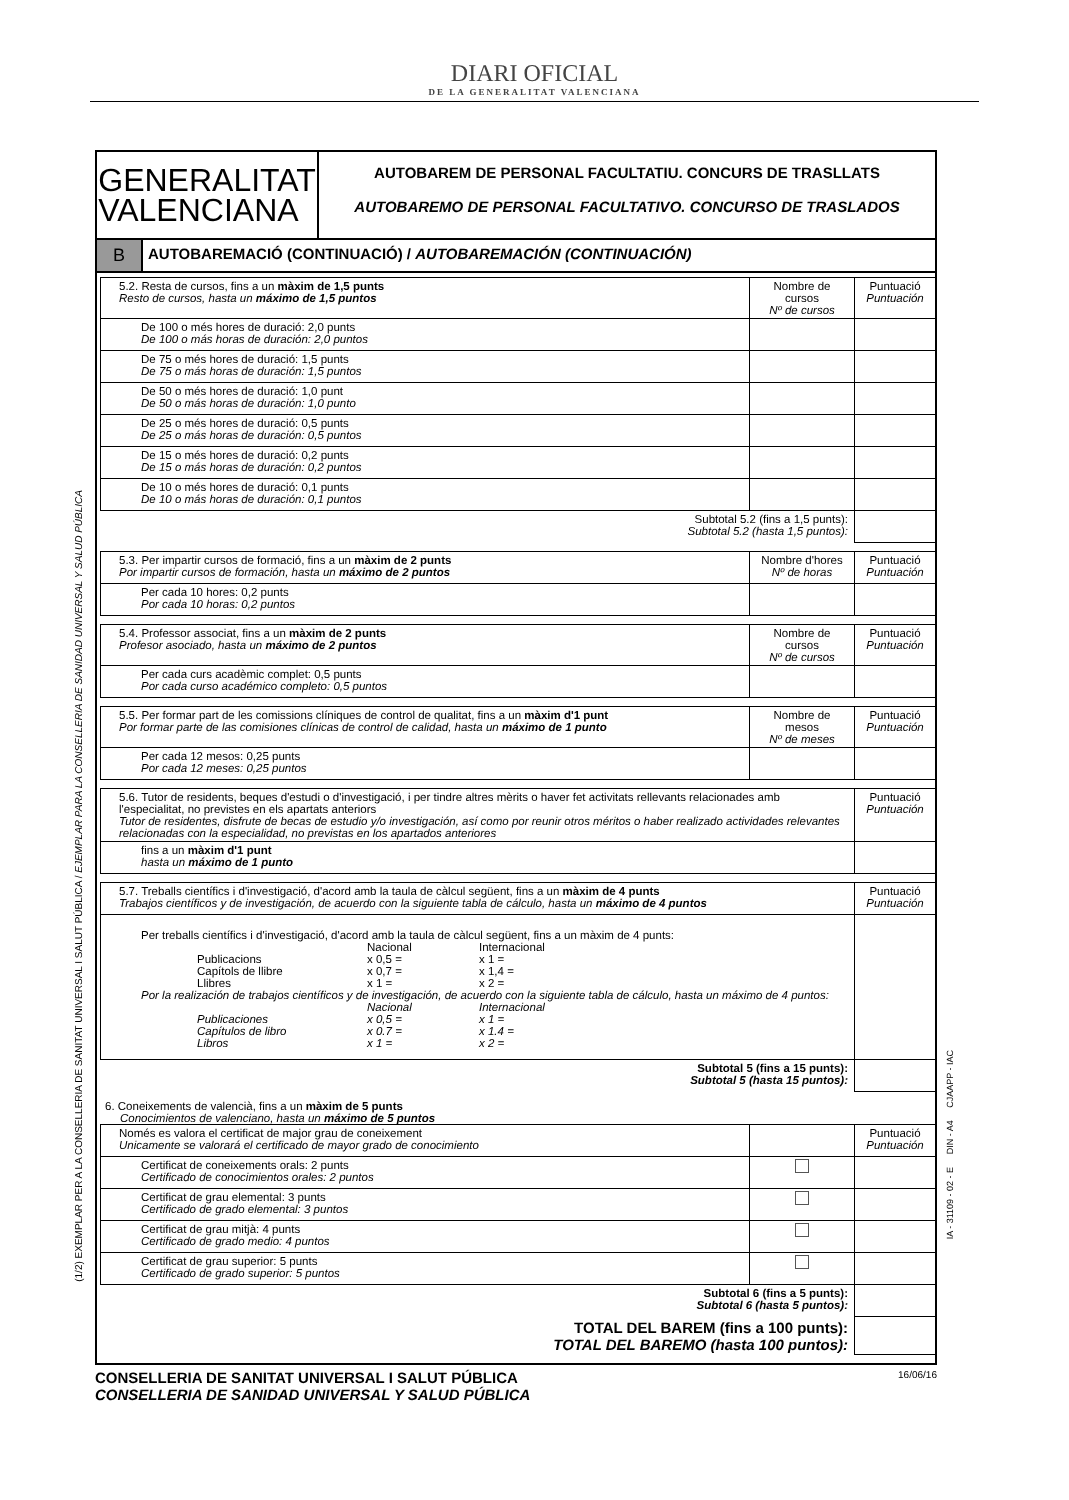DIARI OFICIAL
DE LA GENERALITAT VALENCIANA
(1/2) EXEMPLAR PER A LA CONSELLERIA DE SANITAT UNIVERSAL I SALUT PÚBLICA / EJEMPLAR PARA LA CONSELLERIA DE SANIDAD UNIVERSAL Y SALUD PÚBLICA
IA - 31109 - 02 - E DIN - A4 CJAAPP - IAC
GENERALITAT
VALENCIANA
AUTOBAREM DE PERSONAL FACULTATIU. CONCURS DE TRASLLATS
AUTOBAREMO DE PERSONAL FACULTATIVO. CONCURSO DE TRASLADOS
B
AUTOBAREMACIÓ (CONTINUACIÓ) / AUTOBAREMACIÓN (CONTINUACIÓN)
| 5.2. Resta de cursos, fins a un màxim de 1,5 punts Resto de cursos, hasta un máximo de 1,5 puntos | Nombre de cursos Nº de cursos | Puntuació Puntuación |
| De 100 o més hores de duració: 2,0 punts De 100 o más horas de duración: 2,0 puntos | | |
| De 75 o més hores de duració: 1,5 punts De 75 o más horas de duración: 1,5 puntos | | |
| De 50 o més hores de duració: 1,0 punt De 50 o más horas de duración: 1,0 punto | | |
| De 25 o més hores de duració: 0,5 punts De 25 o más horas de duración: 0,5 puntos | | |
| De 15 o més hores de duració: 0,2 punts De 15 o más horas de duración: 0,2 puntos | | |
| De 10 o més hores de duració: 0,1 punts De 10 o más horas de duración: 0,1 puntos | | |
| Subtotal 5.2 (fins a 1,5 punts): Subtotal 5.2 (hasta 1,5 puntos): | | |
| 5.3. Per impartir cursos de formació, fins a un màxim de 2 punts Por impartir cursos de formación, hasta un máximo de 2 puntos | Nombre d'hores Nº de horas | Puntuació Puntuación |
| Per cada 10 hores: 0,2 punts Por cada 10 horas: 0,2 puntos | | |
| 5.4. Professor associat, fins a un màxim de 2 punts Profesor asociado, hasta un máximo de 2 puntos | Nombre de cursos Nº de cursos | Puntuació Puntuación |
| Per cada curs acadèmic complet: 0,5 punts Por cada curso académico completo: 0,5 puntos | | |
| 5.5. Per formar part de les comissions clíniques de control de qualitat, fins a un màxim d'1 punt Por formar parte de las comisiones clínicas de control de calidad, hasta un máximo de 1 punto | Nombre de mesos Nº de meses | Puntuació Puntuación |
| Per cada 12 mesos: 0,25 punts Por cada 12 meses: 0,25 puntos | | |
| 5.6. Tutor de residents, beques d'estudi o d'investigació, i per tindre altres mèrits o haver fet activitats rellevants relacionades amb l'especialitat, no previstes en els apartats anteriors Tutor de residentes, disfrute de becas de estudio y/o investigación, así como por reunir otros méritos o haber realizado actividades relevantes relacionadas con la especialidad, no previstas en los apartados anteriores | Puntuació Puntuación |
| fins a un màxim d'1 punt hasta un máximo de 1 punto | |
| 5.7. Treballs científics i d'investigació, d'acord amb la taula de càlcul següent, fins a un màxim de 4 punts Trabajos científicos y de investigación, de acuerdo con la siguiente tabla de cálculo, hasta un máximo de 4 puntos | Puntuació Puntuación |
| Per treballs científics i d'investigació, d'acord amb la taula de càlcul següent, fins a un màxim de 4 punts: Nacional Internacional Publicacions x 0,5 = x 1 = Capítols de llibre x 0,7 = x 1,4 = Llibres x 1 = x 2 = Por la realización de trabajos científicos y de investigación, de acuerdo con la siguiente tabla de cálculo, hasta un máximo de 4 puntos: Nacional Internacional Publicaciones x 0,5 = x 1 = Capítulos de libro x 0.7 = x 1.4 = Libros x 1 = x 2 = | |
| Subtotal 5 (fins a 15 punts): Subtotal 5 (hasta 15 puntos): | |
6. Coneixements de valencià, fins a un màxim de 5 punts
Conocimientos de valenciano, hasta un máximo de 5 puntos
| Només es valora el certificat de major grau de coneixement Unicamente se valorará el certificado de mayor grado de conocimiento | | Puntuació Puntuación |
| Certificat de coneixements orals: 2 punts Certificado de conocimientos orales: 2 puntos | | |
| Certificat de grau elemental: 3 punts Certificado de grado elemental: 3 puntos | | |
| Certificat de grau mitjà: 4 punts Certificado de grado medio: 4 puntos | | |
| Certificat de grau superior: 5 punts Certificado de grado superior: 5 puntos | | |
| Subtotal 6 (fins a 5 punts): Subtotal 6 (hasta 5 puntos): | | |
| TOTAL DEL BAREM (fins a 100 punts): TOTAL DEL BAREMO (hasta 100 puntos): | | |
CONSELLERIA DE SANITAT UNIVERSAL I SALUT PÚBLICA
CONSELLERIA DE SANIDAD UNIVERSAL Y SALUD PÚBLICA
16/06/16